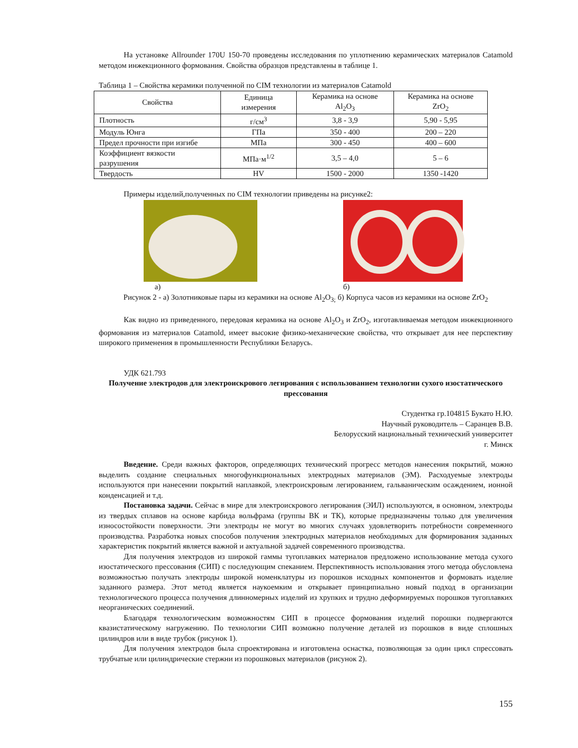На установке Allrounder 170U 150-70 проведены исследования по уплотнению керамических материалов Catamold методом инжекционного формования. Свойства образцов представлены в таблице 1.
Таблица 1 – Свойства керамики полученной по CIM технологии из материалов Catamold
| Свойства | Единица измерения | Керамика на основе Al<sub>2</sub>O<sub>3</sub> | Керамика на основе ZrO<sub>2</sub> |
| --- | --- | --- | --- |
| Плотность | г/см<sup>3</sup> | 3,8 - 3,9 | 5,90 - 5,95 |
| Модуль Юнга | ГПа | 350 - 400 | 200 – 220 |
| Предел прочности при изгибе | МПа | 300 - 450 | 400 – 600 |
| Коэффициент вязкости разрушения | МПа·м<sup>1/2</sup> | 3,5 – 4,0 | 5 – 6 |
| Твердость | HV | 1500 - 2000 | 1350 -1420 |
Примеры изделий,полученных по CIM технологии приведены на рисунке2:
а) б)
Рисунок 2 - а) Золотниковые пары из керамики на основе Al<sub>2</sub>O<sub>3;</sub> б) Корпуса часов из керамики на основе ZrO<sub>2</sub>
Как видно из приведенного, передовая керамика на основе Al<sub>2</sub>O<sub>3</sub> и ZrO<sub>2</sub>, изготавливаемая методом инжекционного формования из материалов Catamold, имеет высокие физико-механические свойства, что открывает для нее перспективу широкого применения в промышленности Республики Беларусь.
УДК 621.793
Получение электродов для электроискрового легирования с использованием технологии сухого изостатического прессования
Студентка гр.104815 Букато Н.Ю.
Научный руководитель – Саранцев В.В.
Белорусский национальный технический университет
г. Минск
Введение. Среди важных факторов, определяющих технический прогресс методов нанесения покрытий, можно выделить создание специальных многофункциональных электродных материалов (ЭМ). Расходуемые электроды используются при нанесении покрытий наплавкой, электроискровым легированием, гальваническим осаждением, ионной конденсацией и т.д.
Постановка задачи. Сейчас в мире для электроискрового легирования (ЭИЛ) используются, в основном, электроды из твердых сплавов на основе карбида вольфрама (группы ВК и ТК), которые предназначены только для увеличения износостойкости поверхности. Эти электроды не могут во многих случаях удовлетворить потребности современного производства. Разработка новых способов получения электродных материалов необходимых для формирования заданных характеристик покрытий является важной и актуальной задачей современного производства.
Для получения электродов из широкой гаммы тугоплавких материалов предложено использование метода сухого изостатического прессования (СИП) с последующим спеканием. Перспективность использования этого метода обусловлена возможностью получать электроды широкой номенклатуры из порошков исходных компонентов и формовать изделие заданного размера. Этот метод является наукоемким и открывает принципиально новый подход в организации технологического процесса получения длинномерных изделий из хрупких и трудно деформируемых порошков тугоплавких неорганических соединений.
Благодаря технологическим возможностям СИП в процессе формования изделий порошки подвергаются квазистатическому нагружению. По технологии СИП возможно получение деталей из порошков в виде сплошных цилиндров или в виде трубок (рисунок 1).
Для получения электродов была спроектирована и изготовлена оснастка, позволяющая за один цикл спрессовать трубчатые или цилиндрические стержни из порошковых материалов (рисунок 2).
155